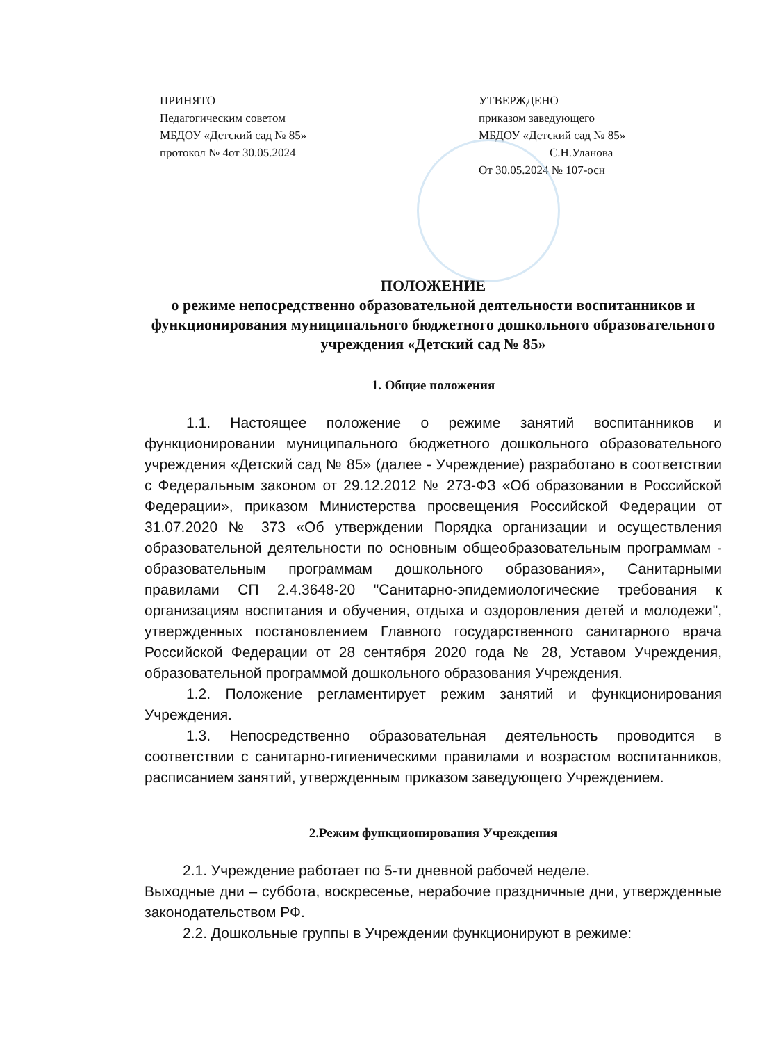ПРИНЯТО
Педагогическим советом
МБДОУ «Детский сад № 85»
протокол № 4от 30.05.2024
УТВЕРЖДЕНО
приказом заведующего
МБДОУ «Детский сад № 85»
С.Н.Уланова
От 30.05.2024 № 107-осн
ПОЛОЖЕНИЕ
о режиме непосредственно образовательной деятельности воспитанников и функционирования муниципального бюджетного дошкольного образовательного учреждения «Детский сад № 85»
1. Общие положения
1.1. Настоящее положение о режиме занятий воспитанников и функционировании муниципального бюджетного дошкольного образовательного учреждения «Детский сад № 85» (далее - Учреждение) разработано в соответствии с Федеральным законом от 29.12.2012 № 273-ФЗ «Об образовании в Российской Федерации», приказом Министерства просвещения Российской Федерации от 31.07.2020 № 373 «Об утверждении Порядка организации и осуществления образовательной деятельности по основным общеобразовательным программам - образовательным программам дошкольного образования», Санитарными правилами СП 2.4.3648-20 "Санитарно-эпидемиологические требования к организациям воспитания и обучения, отдыха и оздоровления детей и молодежи", утвержденных постановлением Главного государственного санитарного врача Российской Федерации от 28 сентября 2020 года № 28, Уставом Учреждения, образовательной программой дошкольного образования Учреждения.
1.2. Положение регламентирует режим занятий и функционирования Учреждения.
1.3. Непосредственно образовательная деятельность проводится в соответствии с санитарно-гигиеническими правилами и возрастом воспитанников, расписанием занятий, утвержденным приказом заведующего Учреждением.
2.Режим функционирования Учреждения
2.1. Учреждение работает по 5-ти дневной рабочей неделе.
Выходные дни – суббота, воскресенье, нерабочие праздничные дни, утвержденные законодательством РФ.
2.2. Дошкольные группы в Учреждении функционируют в режиме: